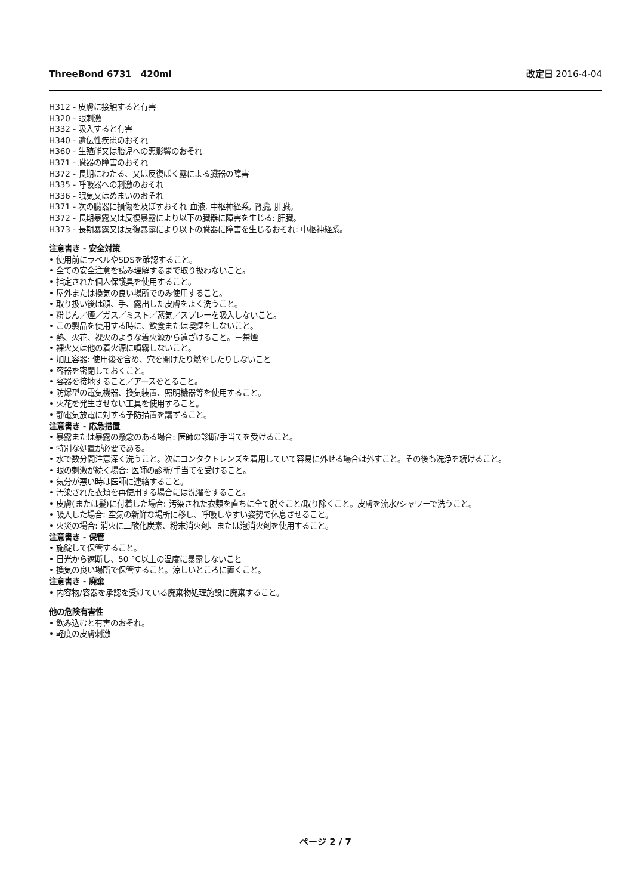ThreeBond 6731　420ml 改定日 2016-4-04
H312 - 皮膚に接触すると有害
H320 - 眼刺激
H332 - 吸入すると有害
H340 - 遺伝性疾患のおそれ
H360 - 生殖能又は胎児への悪影響のおそれ
H371 - 臓器の障害のおそれ
H372 - 長期にわたる、又は反復ばく露による臓器の障害
H335 - 呼吸器への刺激のおそれ
H336 - 眠気又はめまいのおそれ
H371 - 次の臓器に損傷を及ぼすおそれ 血液, 中枢神経系, 腎臓, 肝臓。
H372 - 長期暴露又は反復暴露により以下の臓器に障害を生じる: 肝臓。
H373 - 長期暴露又は反復暴露により以下の臓器に障害を生じるおそれ: 中枢神経系。
注意書き - 安全対策
• 使用前にラベルやSDSを確認すること。
• 全ての安全注意を読み理解するまで取り扱わないこと。
• 指定された個人保護具を使用すること。
• 屋外または換気の良い場所でのみ使用すること。
• 取り扱い後は顔、手、露出した皮膚をよく洗うこと。
• 粉じん／煙／ガス／ミスト／蒸気／スプレーを吸入しないこと。
• この製品を使用する時に、飲食または喫煙をしないこと。
• 熱、火花、裸火のような着火源から遠ざけること。－禁煙
• 裸火又は他の着火源に噴霧しないこと。
• 加圧容器: 使用後を含め、穴を開けたり燃やしたりしないこと
• 容器を密閉しておくこと。
• 容器を接地すること／アースをとること。
• 防爆型の電気機器、換気装置、照明機器等を使用すること。
• 火花を発生させない工具を使用すること。
• 静電気放電に対する予防措置を講ずること。
注意書き - 応急措置
• 暴露または暴露の懸念のある場合: 医師の診断/手当てを受けること。
• 特別な処置が必要である。
• 水で数分間注意深く洗うこと。次にコンタクトレンズを着用していて容易に外せる場合は外すこと。その後も洗浄を続けること。
• 眼の刺激が続く場合: 医師の診断/手当てを受けること。
• 気分が悪い時は医師に連絡すること。
• 汚染された衣類を再使用する場合には洗濯をすること。
• 皮膚(または髪)に付着した場合: 汚染された衣類を直ちに全て脱ぐこと/取り除くこと。皮膚を流水/シャワーで洗うこと。
• 吸入した場合: 空気の新鮮な場所に移し、呼吸しやすい姿勢で休息させること。
• 火災の場合: 消火に二酸化炭素、粉末消火剤、または泡消火剤を使用すること。
注意書き - 保管
• 施錠して保管すること。
• 日光から遮断し、50 °C以上の温度に暴露しないこと
• 換気の良い場所で保管すること。涼しいところに置くこと。
注意書き - 廃棄
• 内容物/容器を承認を受けている廃棄物処理施設に廃棄すること。
他の危険有害性
• 飲み込むと有害のおそれ。
• 軽度の皮膚刺激
ページ 2 / 7